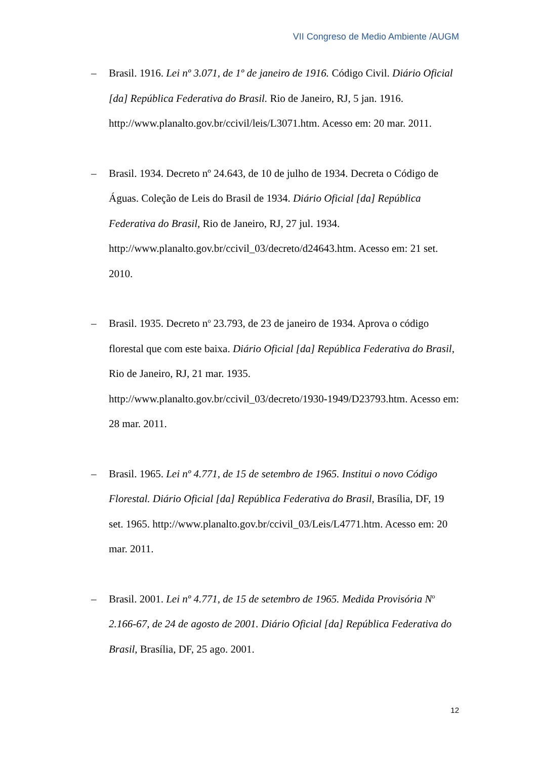VII Congreso de Medio Ambiente /AUGM
– Brasil. 1916. Lei nº 3.071, de 1º de janeiro de 1916. Código Civil. Diário Oficial [da] República Federativa do Brasil. Rio de Janeiro, RJ, 5 jan. 1916. http://www.planalto.gov.br/ccivil/leis/L3071.htm. Acesso em: 20 mar. 2011.
– Brasil. 1934. Decreto nº 24.643, de 10 de julho de 1934. Decreta o Código de Águas. Coleção de Leis do Brasil de 1934. Diário Oficial [da] República Federativa do Brasil, Rio de Janeiro, RJ, 27 jul. 1934. http://www.planalto.gov.br/ccivil_03/decreto/d24643.htm. Acesso em: 21 set. 2010.
– Brasil. 1935. Decreto n<sup>o</sup> 23.793, de 23 de janeiro de 1934. Aprova o código florestal que com este baixa. Diário Oficial [da] República Federativa do Brasil, Rio de Janeiro, RJ, 21 mar. 1935. http://www.planalto.gov.br/ccivil_03/decreto/1930-1949/D23793.htm. Acesso em: 28 mar. 2011.
– Brasil. 1965. Lei nº 4.771, de 15 de setembro de 1965. Institui o novo Código Florestal. Diário Oficial [da] República Federativa do Brasil, Brasília, DF, 19 set. 1965. http://www.planalto.gov.br/ccivil_03/Leis/L4771.htm. Acesso em: 20 mar. 2011.
– Brasil. 2001. Lei nº 4.771, de 15 de setembro de 1965. Medida Provisória N<sup>o</sup> 2.166-67, de 24 de agosto de 2001. Diário Oficial [da] República Federativa do Brasil, Brasília, DF, 25 ago. 2001.
12